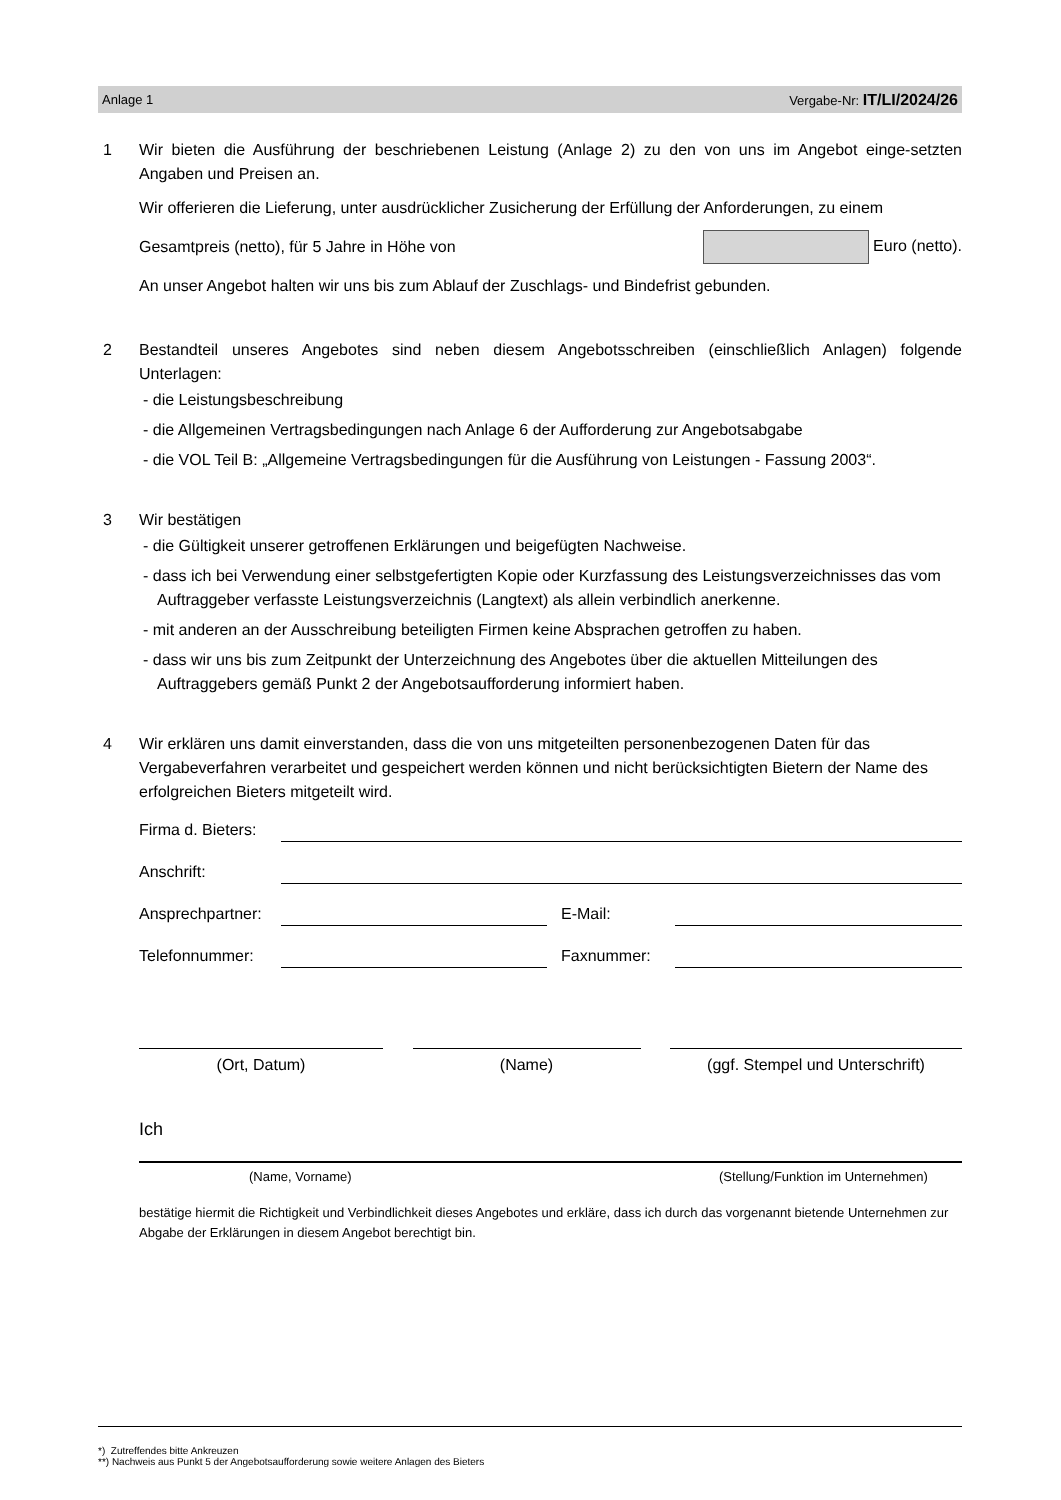Anlage 1 Vergabe-Nr: IT/LI/2024/26
1 Wir bieten die Ausführung der beschriebenen Leistung (Anlage 2) zu den von uns im Angebot einge-setzten Angaben und Preisen an.
Wir offerieren die Lieferung, unter ausdrücklicher Zusicherung der Erfüllung der Anforderungen, zu einem
Gesamtpreis (netto), für 5 Jahre in Höhe von Euro (netto).
An unser Angebot halten wir uns bis zum Ablauf der Zuschlags- und Bindefrist gebunden.
2 Bestandteil unseres Angebotes sind neben diesem Angebotsschreiben (einschließlich Anlagen) folgende Unterlagen:
- die Leistungsbeschreibung
- die Allgemeinen Vertragsbedingungen nach Anlage 6 der Aufforderung zur Angebotsabgabe
- die VOL Teil B: „Allgemeine Vertragsbedingungen für die Ausführung von Leistungen - Fassung 2003“.
3 Wir bestätigen
- die Gültigkeit unserer getroffenen Erklärungen und beigefügten Nachweise.
- dass ich bei Verwendung einer selbstgefertigten Kopie oder Kurzfassung des Leistungsverzeichnisses das vom Auftraggeber verfasste Leistungsverzeichnis (Langtext) als allein verbindlich anerkenne.
- mit anderen an der Ausschreibung beteiligten Firmen keine Absprachen getroffen zu haben.
- dass wir uns bis zum Zeitpunkt der Unterzeichnung des Angebotes über die aktuellen Mitteilungen des Auftraggebers gemäß Punkt 2 der Angebotsaufforderung informiert haben.
4 Wir erklären uns damit einverstanden, dass die von uns mitgeteilten personenbezogenen Daten für das Vergabeverfahren verarbeitet und gespeichert werden können und nicht berücksichtigten Bietern der Name des erfolgreichen Bieters mitgeteilt wird.
Firma d. Bieters:
Anschrift:
Ansprechpartner:
E-Mail:
Telefonnummer:
Faxnummer:
(Ort, Datum) (Name) (ggf. Stempel und Unterschrift)
Ich
(Name, Vorname) (Stellung/Funktion im Unternehmen)
bestätige hiermit die Richtigkeit und Verbindlichkeit dieses Angebotes und erkläre, dass ich durch das vorgenannt bietende Unternehmen zur Abgabe der Erklärungen in diesem Angebot berechtigt bin.
*) Zutreffendes bitte Ankreuzen
**) Nachweis aus Punkt 5 der Angebotsaufforderung sowie weitere Anlagen des Bieters